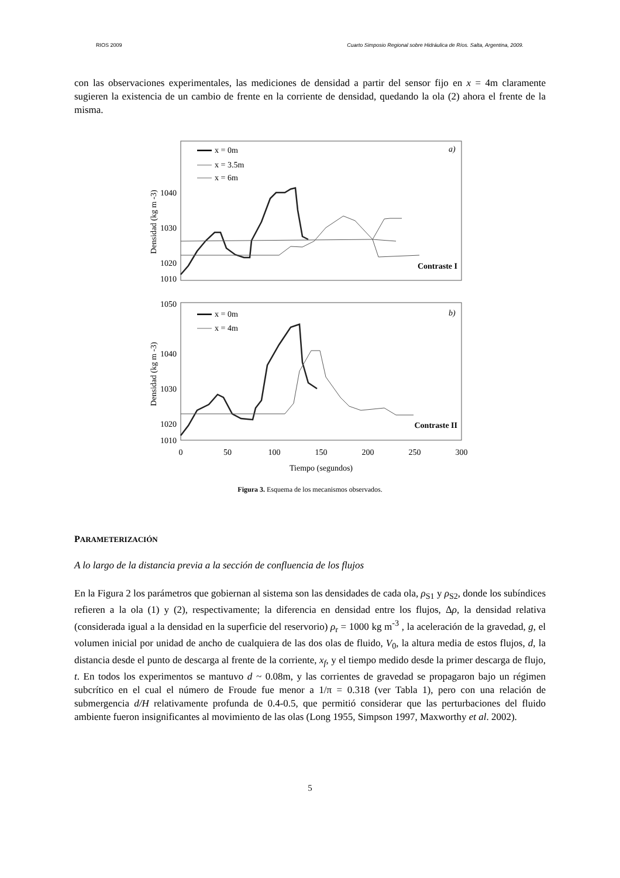RIOS 2009 Cuarto Simposio Regional sobre Hidráulica de Ríos. Salta, Argentina, 2009.
con las observaciones experimentales, las mediciones de densidad a partir del sensor fijo en x = 4m claramente sugieren la existencia de un cambio de frente en la corriente de densidad, quedando la ola (2) ahora el frente de la misma.
Densidad (kg m -3)
1040
1030
1020
1010
x = 0m
x = 3.5m
x = 6m
a)
Contraste I
Densidad (kg m -3)
1050
1040
1030
1020
1010
x = 0m
x = 4m
b)
Contraste II
0
50
100
150
200
250
300
Tiempo (segundos)
Figura 3. Esquema de los mecanismos observados.
PARAMETERIZACIÓN
A lo largo de la distancia previa a la sección de confluencia de los flujos
En la Figura 2 los parámetros que gobiernan al sistema son las densidades de cada ola, ρ<sub>S1</sub> y ρ<sub>S2</sub>, donde los subíndices refieren a la ola (1) y (2), respectivamente; la diferencia en densidad entre los flujos, Δρ, la densidad relativa (considerada igual a la densidad en la superficie del reservorio) ρ<sub>r</sub> = 1000 kg m<sup>-3</sup> , la aceleración de la gravedad, g, el volumen inicial por unidad de ancho de cualquiera de las dos olas de fluido, V<sub>0</sub>, la altura media de estos flujos, d, la distancia desde el punto de descarga al frente de la corriente, x<sub>f</sub>, y el tiempo medido desde la primer descarga de flujo, t. En todos los experimentos se mantuvo d ~ 0.08m, y las corrientes de gravedad se propagaron bajo un régimen subcrítico en el cual el número de Froude fue menor a 1/π = 0.318 (ver Tabla 1), pero con una relación de submergencia d/H relativamente profunda de 0.4-0.5, que permitió considerar que las perturbaciones del fluido ambiente fueron insignificantes al movimiento de las olas (Long 1955, Simpson 1997, Maxworthy et al. 2002).
5